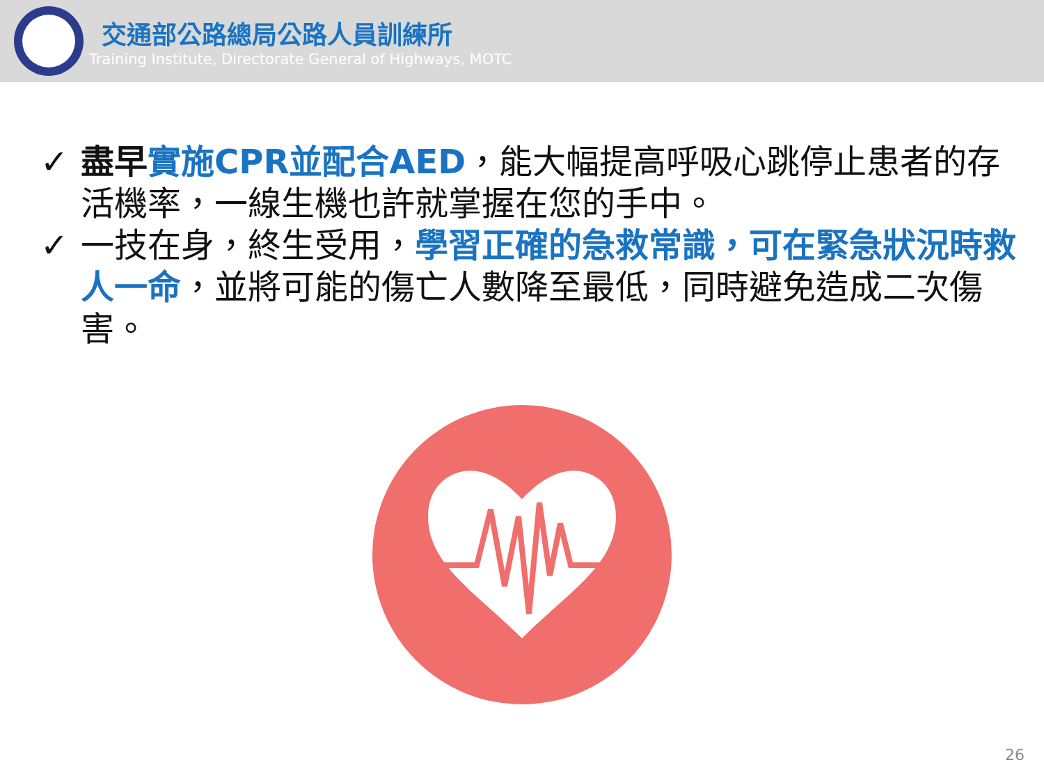交通部公路總局公路人員訓練所
Training Institute, Directorate General of Highways, MOTC
✓ 盡早 實施CPR並配合AED，能大幅提高呼吸心跳停止患者的存活機率，一線生機也許就掌握在您的手中。
✓ 一技在身，終生受用，學習正確的急救常識，可在緊急狀況時救人一命，並將可能的傷亡人數降至最低，同時避免造成二次傷害。
26